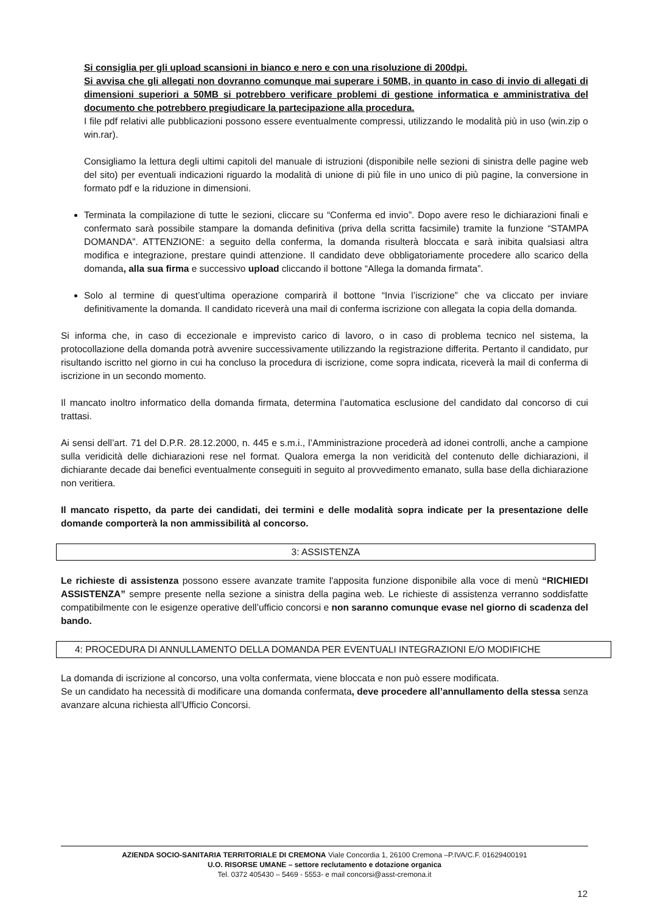Si consiglia per gli upload scansioni in bianco e nero e con una risoluzione di 200dpi.
Si avvisa che gli allegati non dovranno comunque mai superare i 50MB, in quanto in caso di invio di allegati di dimensioni superiori a 50MB si potrebbero verificare problemi di gestione informatica e amministrativa del documento che potrebbero pregiudicare la partecipazione alla procedura.
I file pdf relativi alle pubblicazioni possono essere eventualmente compressi, utilizzando le modalità più in uso (win.zip o win.rar).
Consigliamo la lettura degli ultimi capitoli del manuale di istruzioni (disponibile nelle sezioni di sinistra delle pagine web del sito) per eventuali indicazioni riguardo la modalità di unione di più file in uno unico di più pagine, la conversione in formato pdf e la riduzione in dimensioni.
Terminata la compilazione di tutte le sezioni, cliccare su “Conferma ed invio”. Dopo avere reso le dichiarazioni finali e confermato sarà possibile stampare la domanda definitiva (priva della scritta facsimile) tramite la funzione “STAMPA DOMANDA”. ATTENZIONE: a seguito della conferma, la domanda risulterà bloccata e sarà inibita qualsiasi altra modifica e integrazione, prestare quindi attenzione. Il candidato deve obbligatoriamente procedere allo scarico della domanda, alla sua firma e successivo upload cliccando il bottone “Allega la domanda firmata”.
Solo al termine di quest’ultima operazione comparirà il bottone “Invia l’iscrizione” che va cliccato per inviare definitivamente la domanda. Il candidato riceverà una mail di conferma iscrizione con allegata la copia della domanda.
Si informa che, in caso di eccezionale e imprevisto carico di lavoro, o in caso di problema tecnico nel sistema, la protocollazione della domanda potrà avvenire successivamente utilizzando la registrazione differita. Pertanto il candidato, pur risultando iscritto nel giorno in cui ha concluso la procedura di iscrizione, come sopra indicata, riceverà la mail di conferma di iscrizione in un secondo momento.
Il mancato inoltro informatico della domanda firmata, determina l’automatica esclusione del candidato dal concorso di cui trattasi.
Ai sensi dell’art. 71 del D.P.R. 28.12.2000, n. 445 e s.m.i., l’Amministrazione procederà ad idonei controlli, anche a campione sulla veridicità delle dichiarazioni rese nel format. Qualora emerga la non veridicità del contenuto delle dichiarazioni, il dichiarante decade dai benefici eventualmente conseguiti in seguito al provvedimento emanato, sulla base della dichiarazione non veritiera.
Il mancato rispetto, da parte dei candidati, dei termini e delle modalità sopra indicate per la presentazione delle domande comporterà la non ammissibilità al concorso.
3: ASSISTENZA
Le richieste di assistenza possono essere avanzate tramite l'apposita funzione disponibile alla voce di menù “RICHIEDI ASSISTENZA” sempre presente nella sezione a sinistra della pagina web. Le richieste di assistenza verranno soddisfatte compatibilmente con le esigenze operative dell’ufficio concorsi e non saranno comunque evase nel giorno di scadenza del bando.
4: PROCEDURA DI ANNULLAMENTO DELLA DOMANDA PER EVENTUALI INTEGRAZIONI E/O MODIFICHE
La domanda di iscrizione al concorso, una volta confermata, viene bloccata e non può essere modificata.
Se un candidato ha necessità di modificare una domanda confermata, deve procedere all’annullamento della stessa senza avanzare alcuna richiesta all’Ufficio Concorsi.
AZIENDA SOCIO-SANITARIA TERRITORIALE DI CREMONA Viale Concordia 1, 26100 Cremona –P.IVA/C.F. 01629400191
U.O. RISORSE UMANE – settore reclutamento e dotazione organica
Tel. 0372 405430 – 5469 - 5553- e mail concorsi@asst-cremona.it
12